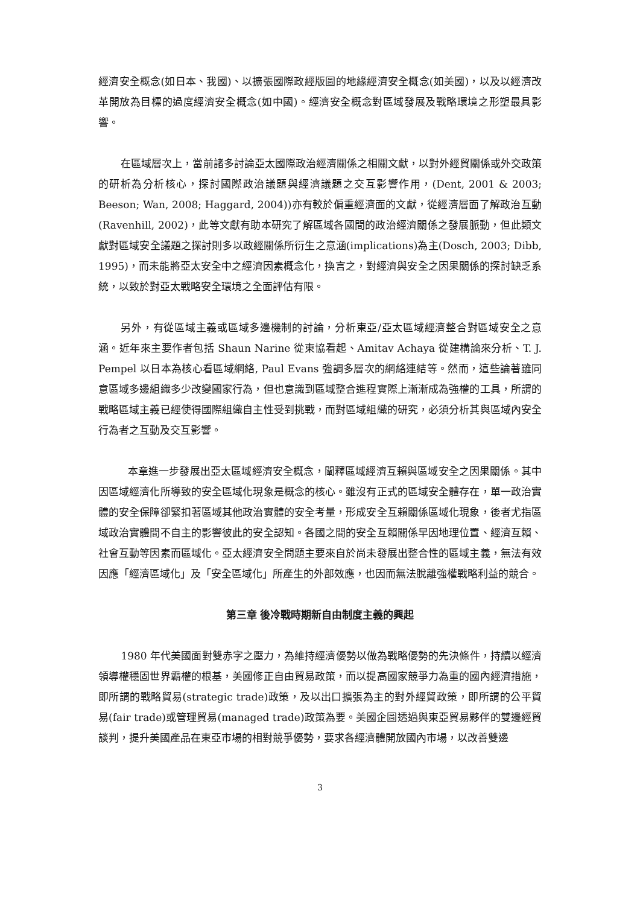經濟安全概念(如日本、我國)、以擴張國際政經版圖的地緣經濟安全概念(如美國)，以及以經濟改革開放為目標的過度經濟安全概念(如中國)。經濟安全概念對區域發展及戰略環境之形塑最具影響。
在區域層次上，當前諸多討論亞太國際政治經濟關係之相關文獻，以對外經貿關係或外交政策的研析為分析核心，探討國際政治議題與經濟議題之交互影響作用，(Dent, 2001 & 2003; Beeson; Wan, 2008; Haggard, 2004))亦有較於偏重經濟面的文獻，從經濟層面了解政治互動(Ravenhill, 2002)，此等文獻有助本研究了解區域各國間的政治經濟關係之發展脈動，但此類文獻對區域安全議題之探討則多以政經關係所衍生之意涵(implications)為主(Dosch, 2003; Dibb, 1995)，而未能將亞太安全中之經濟因素概念化，換言之，對經濟與安全之因果關係的探討缺乏系統，以致於對亞太戰略安全環境之全面評估有限。
另外，有從區域主義或區域多邊機制的討論，分析東亞/亞太區域經濟整合對區域安全之意涵。近年來主要作者包括 Shaun Narine 從東協看起、Amitav Achaya 從建構論來分析、T. J. Pempel 以日本為核心看區域網絡, Paul Evans 強調多層次的網絡連結等。然而，這些論著雖同意區域多邊組織多少改變國家行為，但也意識到區域整合進程實際上漸漸成為強權的工具，所謂的戰略區域主義已經使得國際組織自主性受到挑戰，而對區域組織的研究，必須分析其與區域內安全行為者之互動及交互影響。
本章進一步發展出亞太區域經濟安全概念，闡釋區域經濟互賴與區域安全之因果關係。其中因區域經濟化所導致的安全區域化現象是概念的核心。雖沒有正式的區域安全體存在，單一政治實體的安全保障卻緊扣著區域其他政治實體的安全考量，形成安全互賴關係區域化現象，後者尤指區域政治實體間不自主的影響彼此的安全認知。各國之間的安全互賴關係早因地理位置、經濟互賴、社會互動等因素而區域化。亞太經濟安全問題主要來自於尚未發展出整合性的區域主義，無法有效因應「經濟區域化」及「安全區域化」所產生的外部效應，也因而無法脫離強權戰略利益的競合。
第三章 後冷戰時期新自由制度主義的興起
1980 年代美國面對雙赤字之壓力，為維持經濟優勢以做為戰略優勢的先決條件，持續以經濟領導權穩固世界霸權的根基，美國修正自由貿易政策，而以提高國家競爭力為重的國內經濟措施，即所謂的戰略貿易(strategic trade)政策，及以出口擴張為主的對外經貿政策，即所謂的公平貿易(fair trade)或管理貿易(managed trade)政策為要。美國企圖透過與東亞貿易夥伴的雙邊經貿談判，提升美國產品在東亞市場的相對競爭優勢，要求各經濟體開放國內市場，以改善雙邊
3